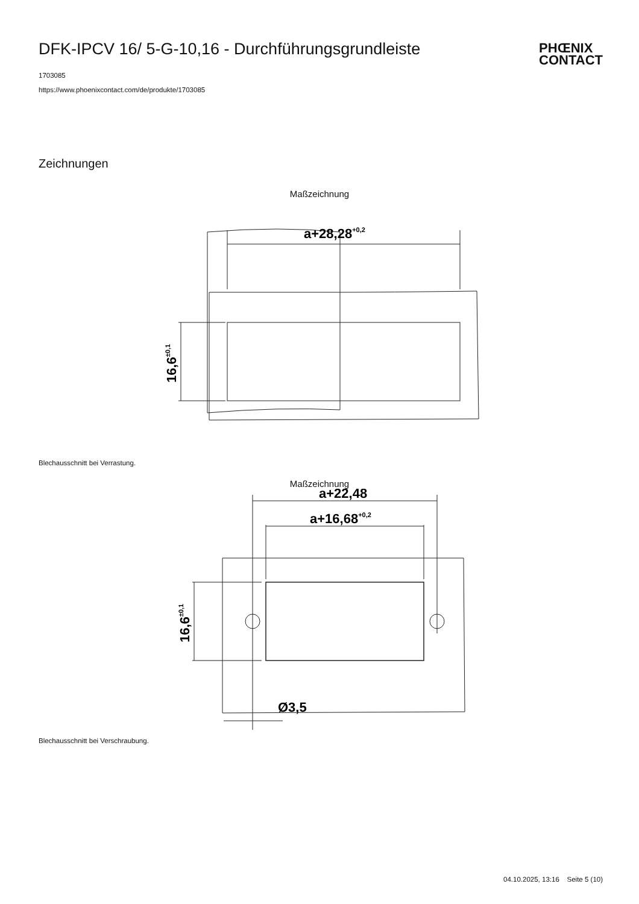DFK-IPCV 16/ 5-G-10,16 - Durchführungsgrundleiste
1703085
https://www.phoenixcontact.com/de/produkte/1703085
PHŒNIX
CONTACT
Zeichnungen
Maßzeichnung
a+28,28+0,2
16,6±0,1
Blechausschnitt bei Verrastung.
Maßzeichnung
a+22,48
a+16,68+0,2
16,6±0,1
Ø3,5
Blechausschnitt bei Verschraubung.
04.10.2025, 13:16 Seite 5 (10)